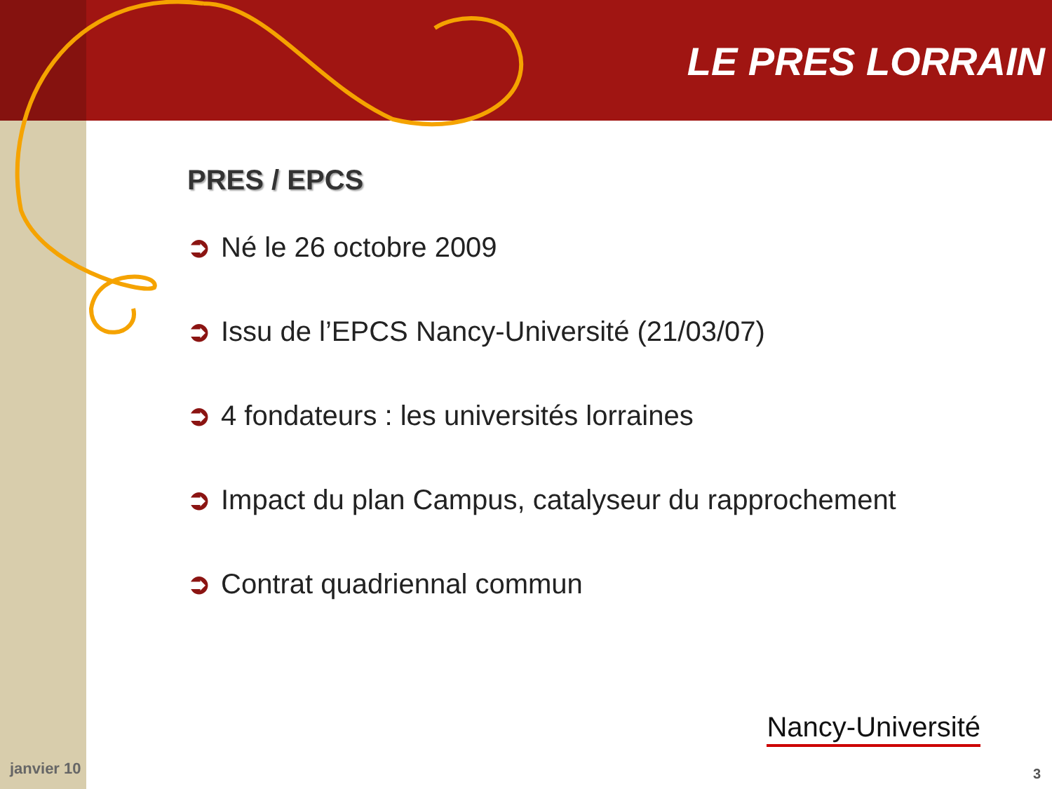LE PRES LORRAIN
PRES / EPCS
➲ Né le 26 octobre 2009
➲ Issu de l’EPCS Nancy-Université (21/03/07)
➲ 4 fondateurs : les universités lorraines
➲ Impact du plan Campus, catalyseur du rapprochement
➲ Contrat quadriennal commun
janvier 10
Nancy-Université
3